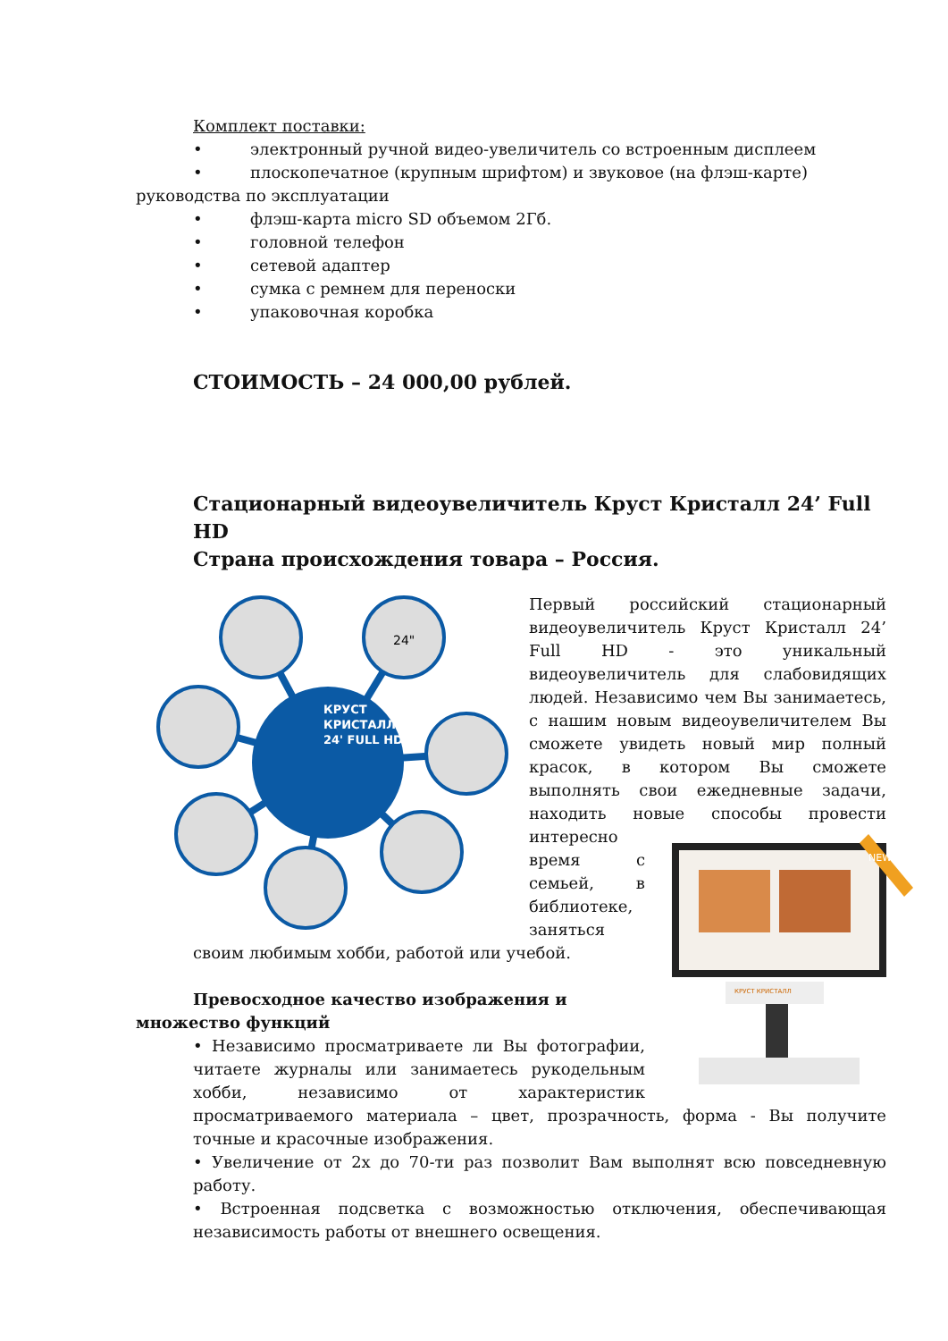Комплект поставки:
• электронный ручной видео-увеличитель со встроенным дисплеем
• плоскопечатное (крупным шрифтом) и звуковое (на флэш-карте)
руководства по эксплуатации
• флэш-карта micro SD объемом 2Гб.
• головной телефон
• сетевой адаптер
• сумка с ремнем для переноски
• упаковочная коробка
СТОИМОСТЬ – 24 000,00 рублей.
Стационарный видеоувеличитель Круст Кристалл 24’ Full HD
Страна происхождения товара – Россия.
КРУСТ
КРИСТАЛЛ
24' FULL HD
24"
Первый российский стационарный видеоувеличитель Круст Кристалл 24’ Full HD - это уникальный видеоувеличитель для слабовидящих людей. Независимо чем Вы занимаетесь, с нашим новым видеоувеличителем Вы сможете увидеть новый мир полный красок, в котором Вы сможете выполнять свои ежедневные задачи, находить новые
NEW
КРУСТ КРИСТАЛЛ
способы провести интересно время с семьей, в библиотеке, заняться своим любимым хобби, работой или учебой.
Превосходное качество изображения и
множество функций
• Независимо просматриваете ли Вы фотографии, читаете журналы или занимаетесь рукодельным хобби, независимо от характеристик просматриваемого материала – цвет, прозрачность, форма - Вы получите точные и красочные изображения.
• Увеличение от 2х до 70-ти раз позволит Вам выполнят всю повседневную работу.
• Встроенная подсветка с возможностью отключения, обеспечивающая независимость работы от внешнего освещения.